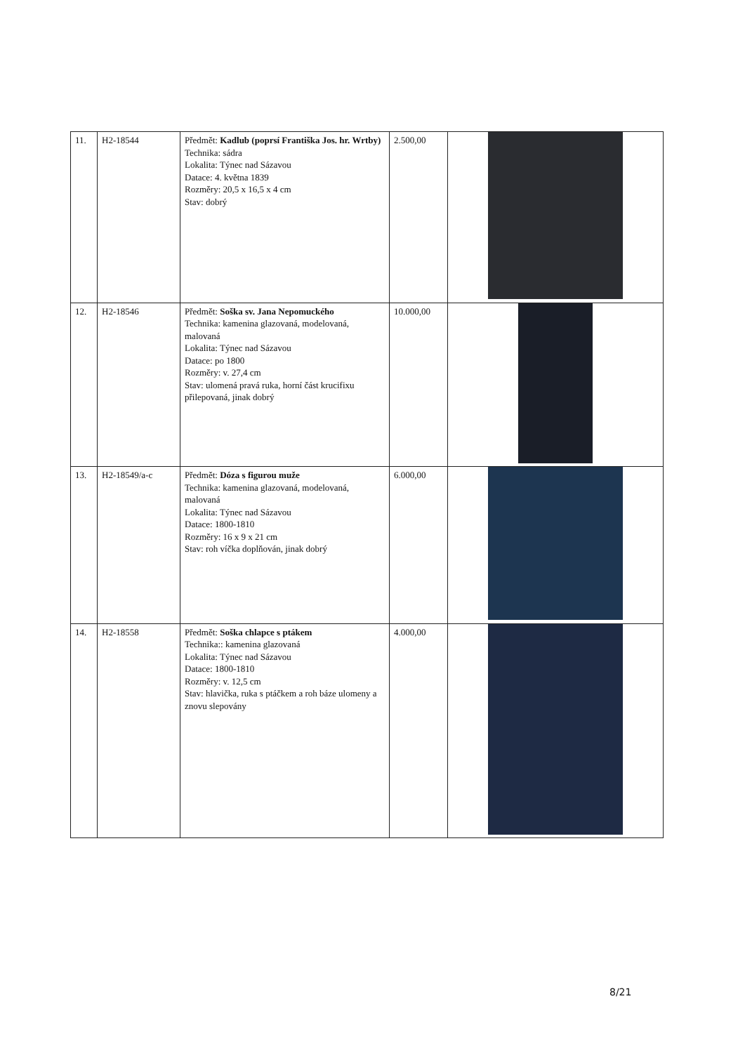| 11. | H2-18544 | Předmět: Kadlub (poprsí Františka Jos. hr. Wrtby) Technika: sádra Lokalita: Týnec nad Sázavou Datace: 4. května 1839 Rozměry: 20,5 x 16,5 x 4 cm Stav: dobrý | 2.500,00 | |
| 12. | H2-18546 | Předmět: Soška sv. Jana Nepomuckého Technika: kamenina glazovaná, modelovaná, malovaná Lokalita: Týnec nad Sázavou Datace: po 1800 Rozměry: v. 27,4 cm Stav: ulomená pravá ruka, horní část krucifixu přilepovaná, jinak dobrý | 10.000,00 | |
| 13. | H2-18549/a-c | Předmět: Dóza s figurou muže Technika: kamenina glazovaná, modelovaná, malovaná Lokalita: Týnec nad Sázavou Datace: 1800-1810 Rozměry: 16 x 9 x 21 cm Stav: roh víčka doplňován, jinak dobrý | 6.000,00 | |
| 14. | H2-18558 | Předmět: Soška chlapce s ptákem Technika:: kamenina glazovaná Lokalita: Týnec nad Sázavou Datace: 1800-1810 Rozměry: v. 12,5 cm Stav: hlavička, ruka s ptáčkem a roh báze ulomeny a znovu slepovány | 4.000,00 | |
8/21